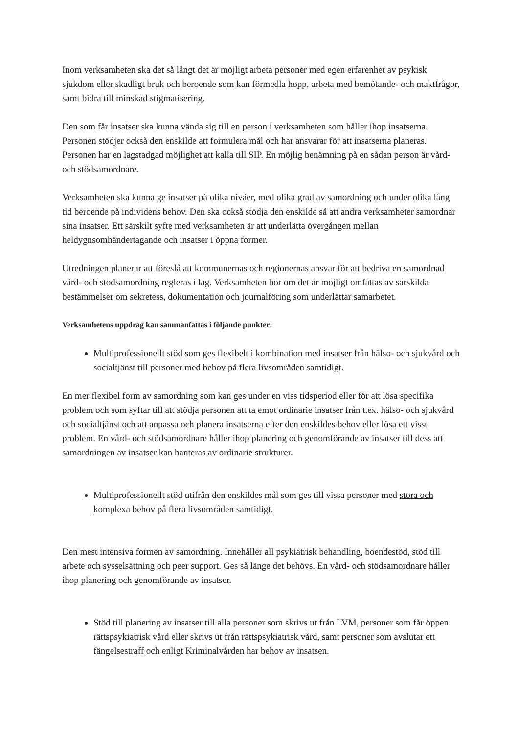Inom verksamheten ska det så långt det är möjligt arbeta personer med egen erfarenhet av psykisk sjukdom eller skadligt bruk och beroende som kan förmedla hopp, arbeta med bemötande- och maktfrågor, samt bidra till minskad stigmatisering.
Den som får insatser ska kunna vända sig till en person i verksamheten som håller ihop insatserna. Personen stödjer också den enskilde att formulera mål och har ansvarar för att insatserna planeras. Personen har en lagstadgad möjlighet att kalla till SIP. En möjlig benämning på en sådan person är vård- och stödsamordnare.
Verksamheten ska kunna ge insatser på olika nivåer, med olika grad av samordning och under olika lång tid beroende på individens behov. Den ska också stödja den enskilde så att andra verksamheter samordnar sina insatser. Ett särskilt syfte med verksamheten är att underlätta övergången mellan heldygnsomhändertagande och insatser i öppna former.
Utredningen planerar att föreslå att kommunernas och regionernas ansvar för att bedriva en samordnad vård- och stödsamordning regleras i lag. Verksamheten bör om det är möjligt omfattas av särskilda bestämmelser om sekretess, dokumentation och journalföring som underlättar samarbetet.
Verksamhetens uppdrag kan sammanfattas i följande punkter:
Multiprofessionellt stöd som ges flexibelt i kombination med insatser från hälso- och sjukvård och socialtjänst till personer med behov på flera livsområden samtidigt.
En mer flexibel form av samordning som kan ges under en viss tidsperiod eller för att lösa specifika problem och som syftar till att stödja personen att ta emot ordinarie insatser från t.ex. hälso- och sjukvård och socialtjänst och att anpassa och planera insatserna efter den enskildes behov eller lösa ett visst problem. En vård- och stödsamordnare håller ihop planering och genomförande av insatser till dess att samordningen av insatser kan hanteras av ordinarie strukturer.
Multiprofessionellt stöd utifrån den enskildes mål som ges till vissa personer med stora och komplexa behov på flera livsområden samtidigt.
Den mest intensiva formen av samordning. Innehåller all psykiatrisk behandling, boendestöd, stöd till arbete och sysselsättning och peer support. Ges så länge det behövs. En vård- och stödsamordnare håller ihop planering och genomförande av insatser.
Stöd till planering av insatser till alla personer som skrivs ut från LVM, personer som får öppen rättspsykiatrisk vård eller skrivs ut från rättspsykiatrisk vård, samt personer som avslutar ett fängelsestraff och enligt Kriminalvården har behov av insatsen.